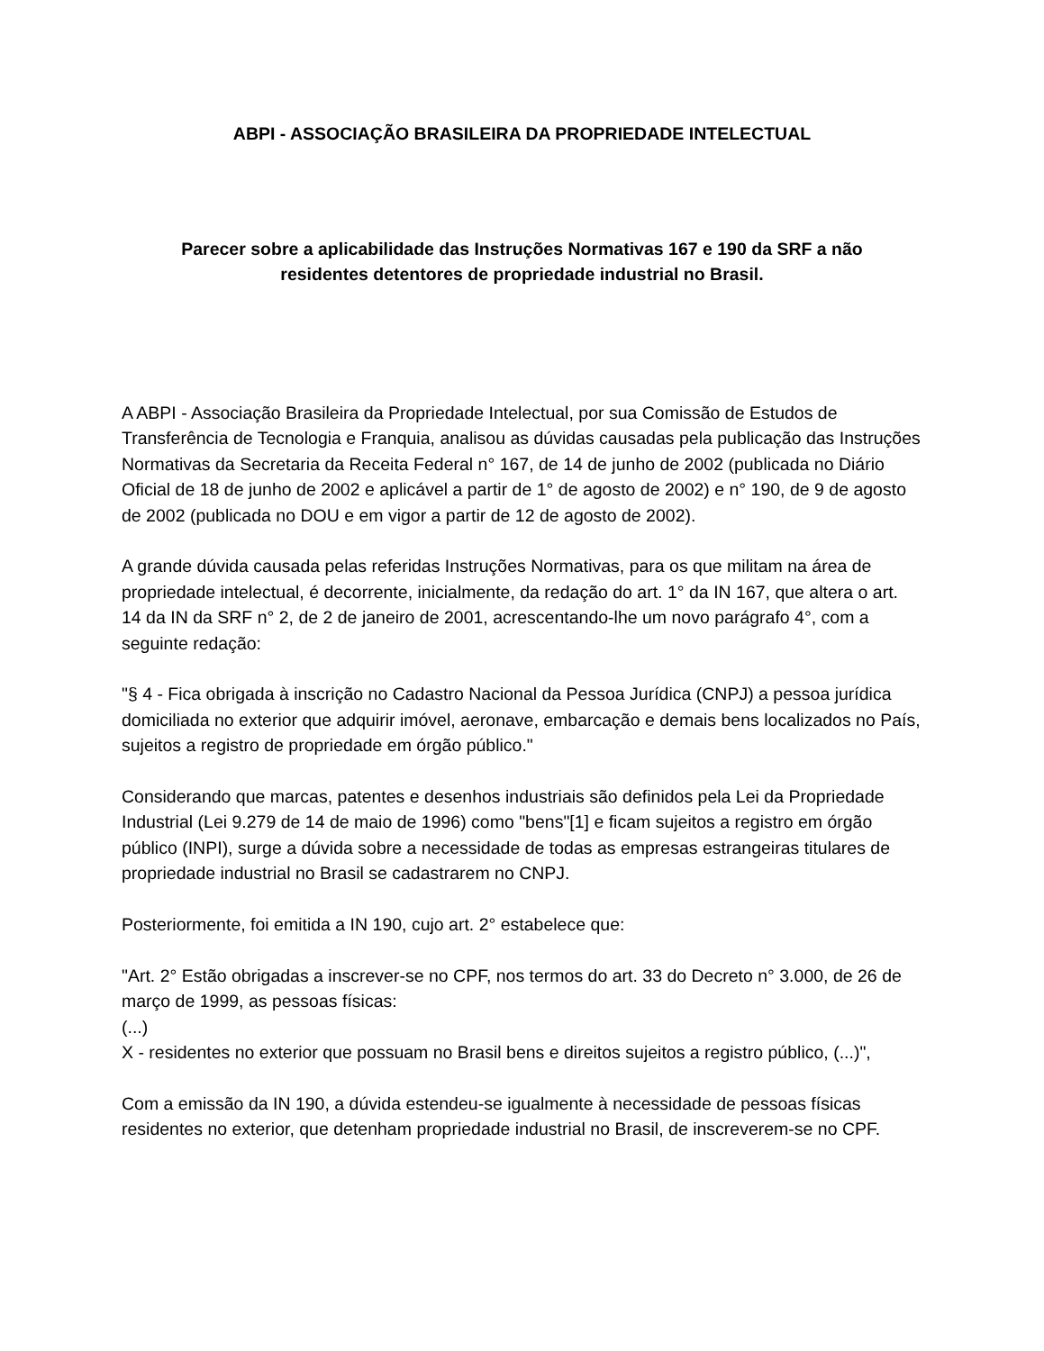ABPI - ASSOCIAÇÃO BRASILEIRA DA PROPRIEDADE INTELECTUAL
Parecer sobre a aplicabilidade das Instruções Normativas 167 e 190 da SRF a não
residentes detentores de propriedade industrial no Brasil.
A ABPI - Associação Brasileira da Propriedade Intelectual, por sua Comissão de Estudos de Transferência de Tecnologia e Franquia, analisou as dúvidas causadas pela publicação das Instruções Normativas da Secretaria da Receita Federal n° 167, de 14 de junho de 2002 (publicada no Diário Oficial de 18 de junho de 2002 e aplicável a partir de 1° de agosto de 2002) e n° 190, de 9 de agosto de 2002 (publicada no DOU e em vigor a partir de 12 de agosto de 2002).
A grande dúvida causada pelas referidas Instruções Normativas, para os que militam na área de propriedade intelectual, é decorrente, inicialmente, da redação do art. 1° da IN 167, que altera o art. 14 da IN da SRF n° 2, de 2 de janeiro de 2001, acrescentando-lhe um novo parágrafo 4°, com a seguinte redação:
"§ 4 - Fica obrigada à inscrição no Cadastro Nacional da Pessoa Jurídica (CNPJ) a pessoa jurídica domiciliada no exterior que adquirir imóvel, aeronave, embarcação e demais bens localizados no País, sujeitos a registro de propriedade em órgão público."
Considerando que marcas, patentes e desenhos industriais são definidos pela Lei da Propriedade Industrial (Lei 9.279 de 14 de maio de 1996) como "bens"[1] e ficam sujeitos a registro em órgão público (INPI), surge a dúvida sobre a necessidade de todas as empresas estrangeiras titulares de propriedade industrial no Brasil se cadastrarem no CNPJ.
Posteriormente, foi emitida a IN 190, cujo art. 2° estabelece que:
"Art. 2° Estão obrigadas a inscrever-se no CPF, nos termos do art. 33 do Decreto n° 3.000, de 26 de março de 1999, as pessoas físicas:
(...)
X - residentes no exterior que possuam no Brasil bens e direitos sujeitos a registro público, (...)",
Com a emissão da IN 190, a dúvida estendeu-se igualmente à necessidade de pessoas físicas residentes no exterior, que detenham propriedade industrial no Brasil, de inscreverem-se no CPF.